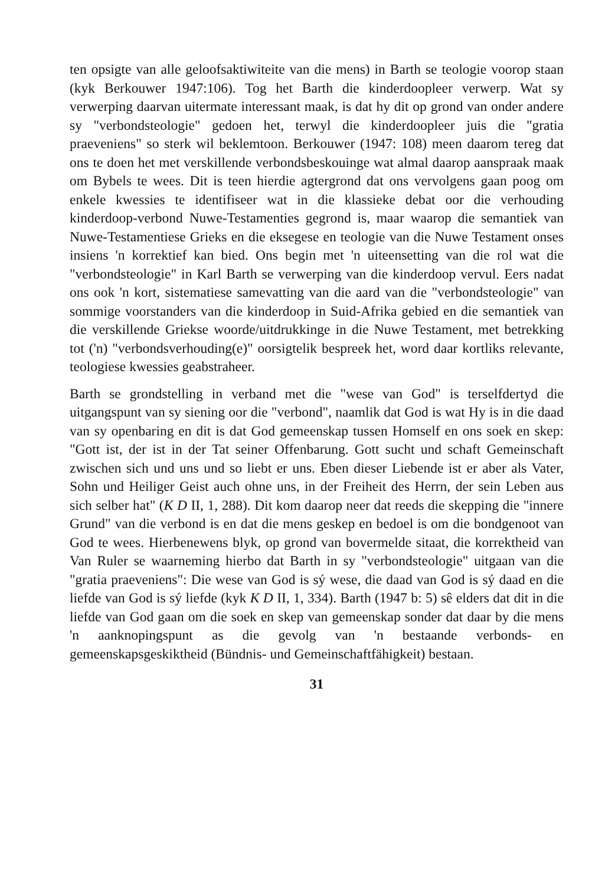ten opsigte van alle geloofsaktiwiteite van die mens) in Barth se teologie voorop staan (kyk Berkouwer 1947:106). Tog het Barth die kinderdoopleer verwerp. Wat sy verwerping daarvan uitermate interessant maak, is dat hy dit op grond van onder andere sy "verbondsteologie" gedoen het, terwyl die kinderdoopleer juis die "gratia praeveniens" so sterk wil beklemtoon. Berkouwer (1947: 108) meen daarom tereg dat ons te doen het met verskillende verbondsbeskouinge wat almal daarop aanspraak maak om Bybels te wees. Dit is teen hierdie agtergrond dat ons vervolgens gaan poog om enkele kwessies te identifiseer wat in die klassieke debat oor die verhouding kinderdoop-verbond Nuwe-Testamenties gegrond is, maar waarop die semantiek van Nuwe-Testamentiese Grieks en die eksegese en teologie van die Nuwe Testament onses insiens 'n korrektief kan bied. Ons begin met 'n uiteensetting van die rol wat die "verbondsteologie" in Karl Barth se verwerping van die kinderdoop vervul. Eers nadat ons ook 'n kort, sistematiese samevatting van die aard van die "verbondsteologie" van sommige voorstanders van die kinderdoop in Suid-Afrika gebied en die semantiek van die verskillende Griekse woorde/uitdrukkinge in die Nuwe Testament, met betrekking tot ('n) "verbondsverhouding(e)" oorsigtelik bespreek het, word daar kortliks relevante, teologiese kwessies geabstraheer.
Barth se grondstelling in verband met die "wese van God" is terselfdertyd die uitgangspunt van sy siening oor die "verbond", naamlik dat God is wat Hy is in die daad van sy openbaring en dit is dat God gemeenskap tussen Homself en ons soek en skep: "Gott ist, der ist in der Tat seiner Offenbarung. Gott sucht und schaft Gemeinschaft zwischen sich und uns und so liebt er uns. Eben dieser Liebende ist er aber als Vater, Sohn und Heiliger Geist auch ohne uns, in der Freiheit des Herrn, der sein Leben aus sich selber hat" (K D II, 1, 288). Dit kom daarop neer dat reeds die skepping die "innere Grund" van die verbond is en dat die mens geskep en bedoel is om die bondgenoot van God te wees. Hierbenewens blyk, op grond van bovermelde sitaat, die korrektheid van Van Ruler se waarneming hierbo dat Barth in sy "verbondsteologie" uitgaan van die "gratia praeveniens": Die wese van God is sý wese, die daad van God is sý daad en die liefde van God is sý liefde (kyk K D II, 1, 334). Barth (1947 b: 5) sê elders dat dit in die liefde van God gaan om die soek en skep van gemeenskap sonder dat daar by die mens 'n aanknopingspunt as die gevolg van 'n bestaande verbonds- en gemeenskapsgeskiktheid (Bündnis- und Gemeinschaftfähigkeit) bestaan.
31